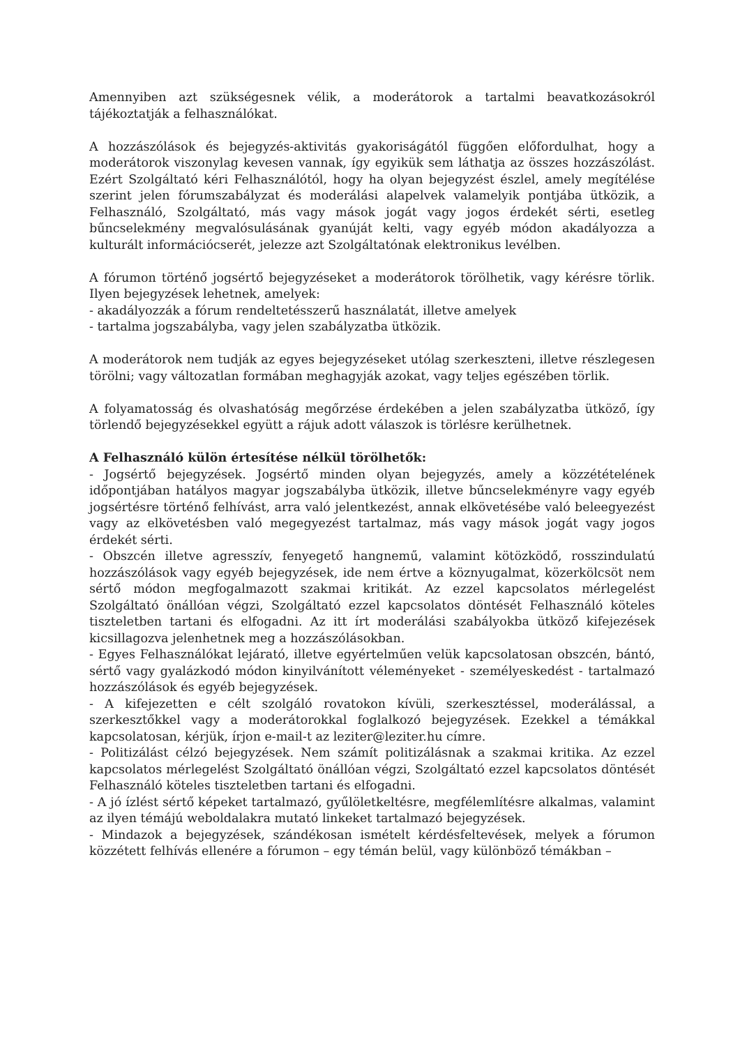Amennyiben azt szükségesnek vélik, a moderátorok a tartalmi beavatkozásokról tájékoztatják a felhasználókat.
A hozzászólások és bejegyzés-aktivitás gyakoriságától függően előfordulhat, hogy a moderátorok viszonylag kevesen vannak, így egyikük sem láthatja az összes hozzászólást. Ezért Szolgáltató kéri Felhasználótól, hogy ha olyan bejegyzést észlel, amely megítélése szerint jelen fórumszabályzat és moderálási alapelvek valamelyik pontjába ütközik, a Felhasználó, Szolgáltató, más vagy mások jogát vagy jogos érdekét sérti, esetleg bűncselekmény megvalósulásának gyanúját kelti, vagy egyéb módon akadályozza a kulturált információcserét, jelezze azt Szolgáltatónak elektronikus levélben.
A fórumon történő jogsértő bejegyzéseket a moderátorok törölhetik, vagy kérésre törlik. Ilyen bejegyzések lehetnek, amelyek:
- akadályozzák a fórum rendeltetésszerű használatát, illetve amelyek
- tartalma jogszabályba, vagy jelen szabályzatba ütközik.
A moderátorok nem tudják az egyes bejegyzéseket utólag szerkeszteni, illetve részlegesen törölni; vagy változatlan formában meghagyják azokat, vagy teljes egészében törlik.
A folyamatosság és olvashatóság megőrzése érdekében a jelen szabályzatba ütköző, így törlendő bejegyzésekkel együtt a rájuk adott válaszok is törlésre kerülhetnek.
A Felhasználó külön értesítése nélkül törölhetők:
- Jogsértő bejegyzések. Jogsértő minden olyan bejegyzés, amely a közzétételének időpontjában hatályos magyar jogszabályba ütközik, illetve bűncselekményre vagy egyéb jogsértésre történő felhívást, arra való jelentkezést, annak elkövetésébe való beleegyezést vagy az elkövetésben való megegyezést tartalmaz, más vagy mások jogát vagy jogos érdekét sérti.
- Obszcén illetve agresszív, fenyegető hangnemű, valamint kötözködő, rosszindulatú hozzászólások vagy egyéb bejegyzések, ide nem értve a köznyugalmat, közerkölcsöt nem sértő módon megfogalmazott szakmai kritikát. Az ezzel kapcsolatos mérlegelést Szolgáltató önállóan végzi, Szolgáltató ezzel kapcsolatos döntését Felhasználó köteles tiszteletben tartani és elfogadni. Az itt írt moderálási szabályokba ütköző kifejezések kicsillagozva jelenhetnek meg a hozzászólásokban.
- Egyes Felhasználókat lejárató, illetve egyértelműen velük kapcsolatosan obszcén, bántó, sértő vagy gyalázkodó módon kinyilvánított véleményeket - személyeskedést - tartalmazó hozzászólások és egyéb bejegyzések.
- A kifejezetten e célt szolgáló rovatokon kívüli, szerkesztéssel, moderálással, a szerkesztőkkel vagy a moderátorokkal foglalkozó bejegyzések. Ezekkel a témákkal kapcsolatosan, kérjük, írjon e-mail-t az leziter@leziter.hu címre.
- Politizálást célzó bejegyzések. Nem számít politizálásnak a szakmai kritika. Az ezzel kapcsolatos mérlegelést Szolgáltató önállóan végzi, Szolgáltató ezzel kapcsolatos döntését Felhasználó köteles tiszteletben tartani és elfogadni.
- A jó ízlést sértő képeket tartalmazó, gyűlöletkeltésre, megfélemlítésre alkalmas, valamint az ilyen témájú weboldalakra mutató linkeket tartalmazó bejegyzések.
- Mindazok a bejegyzések, szándékosan ismételt kérdésfeltevések, melyek a fórumon közzétett felhívás ellenére a fórumon – egy témán belül, vagy különböző témákban –